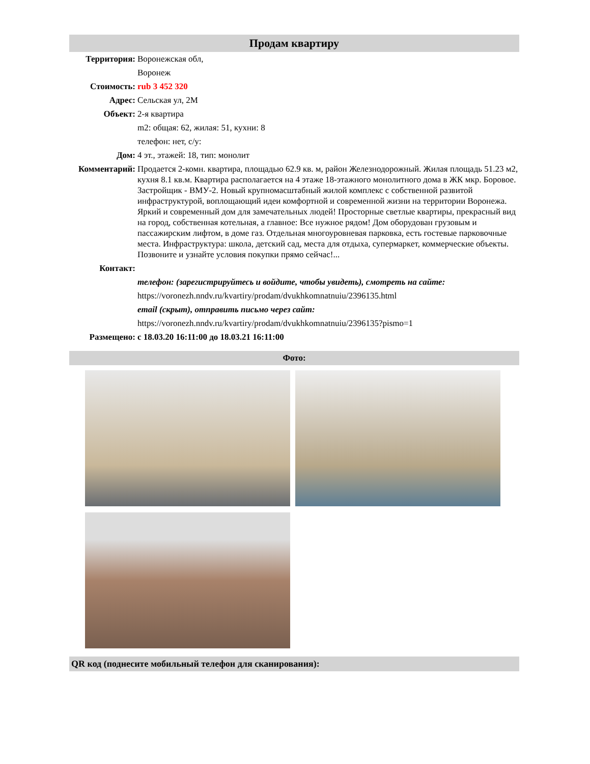Продам квартиру
| Территория: | Воронежская обл, |
| | Воронеж |
| Стоимость: | rub 3 452 320 |
| Адрес: | Сельская ул, 2М |
| Объект: | 2-я квартира |
| | m2: общая: 62, жилая: 51, кухни: 8 |
| | телефон: нет, с/у: |
| Дом: | 4 эт., этажей: 18, тип: монолит |
| Комментарий: | Продается 2-комн. квартира, площадью 62.9 кв. м, район Железнодорожный. Жилая площадь 51.23 м2, кухня 8.1 кв.м. Квартира располагается на 4 этаже 18-этажного монолитного дома в ЖК мкр. Боровое. Застройщик - ВМУ-2. Новый крупномасштабный жилой комплекс с собственной развитой инфраструктурой, воплощающий идеи комфортной и современной жизни на территории Воронежа. Яркий и современный дом для замечательных людей! Просторные светлые квартиры, прекрасный вид на город, собственная котельная, а главное: Все нужное рядом! Дом оборудован грузовым и пассажирским лифтом, в доме газ. Отдельная многоуровневая парковка, есть гостевые парковочные места. Инфраструктура: школа, детский сад, места для отдыха, супермаркет, коммерческие объекты. Позвоните и узнайте условия покупки прямо сейчас!... |
| Контакт: | |
| | телефон: (зарегистрируйтесь и войдите, чтобы увидеть), смотреть на сайте: |
| | https://voronezh.nndv.ru/kvartiry/prodam/dvukhkomnatnuiu/2396135.html |
| | email (скрыт), отправить письмо через сайт: |
| | https://voronezh.nndv.ru/kvartiry/prodam/dvukhkomnatnuiu/2396135?pismo=1 |
| Размещено: | с 18.03.20 16:11:00 до 18.03.21 16:11:00 |
Фото:
QR код (поднесите мобильный телефон для сканирования):